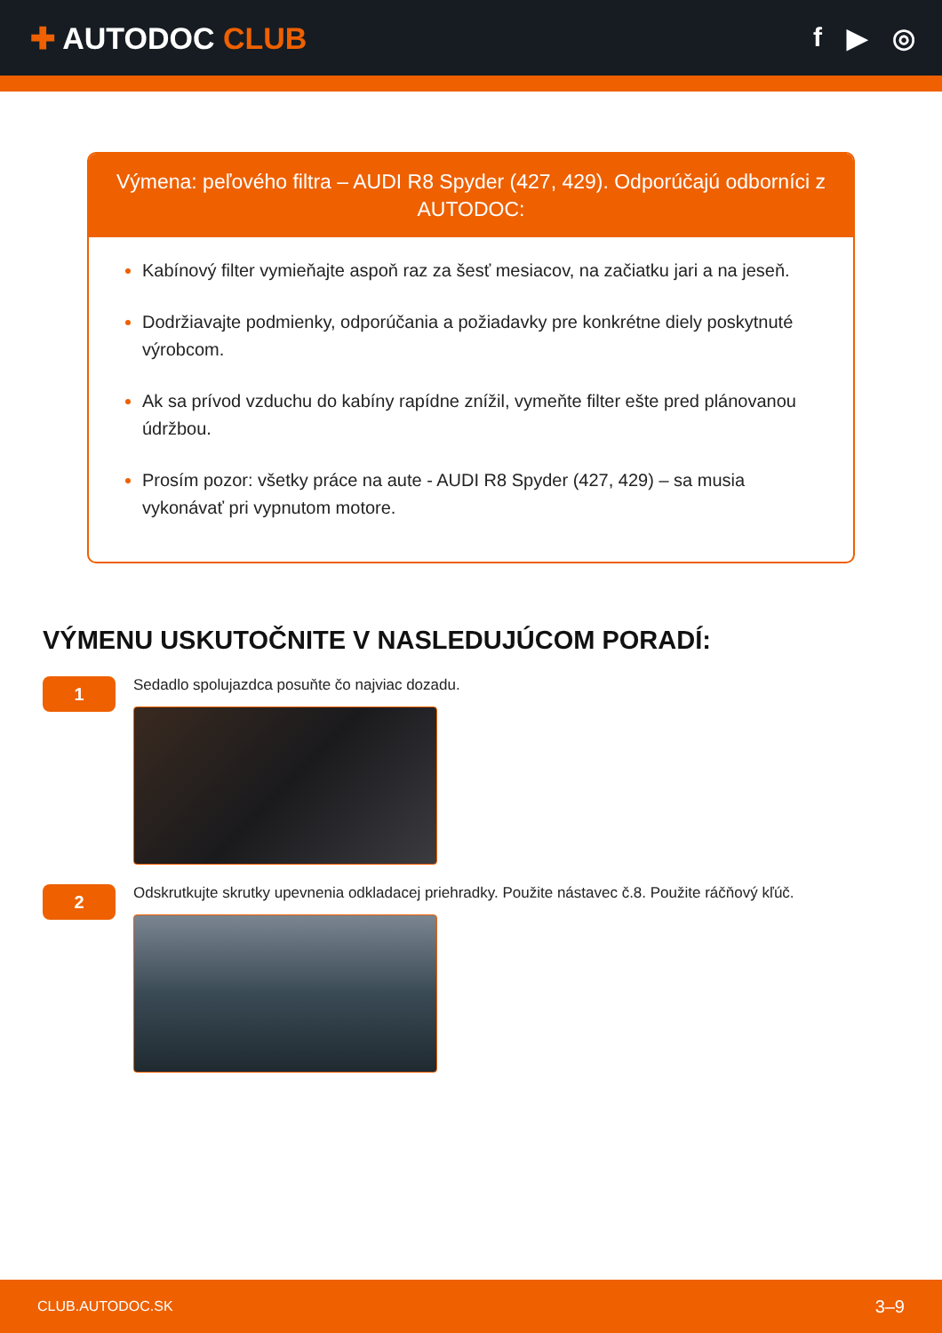✚ AUTODOC CLUB f ▶ ◎
Výmena: peľového filtra – AUDI R8 Spyder (427, 429). Odporúčajú odborníci z AUTODOC:
Kabínový filter vymieňajte aspoň raz za šesť mesiacov, na začiatku jari a na jeseň.
Dodržiavajte podmienky, odporúčania a požiadavky pre konkrétne diely poskytnuté výrobcom.
Ak sa prívod vzduchu do kabíny rapídne znížil, vymeňte filter ešte pred plánovanou údržbou.
Prosím pozor: všetky práce na aute - AUDI R8 Spyder (427, 429) – sa musia vykonávať pri vypnutom motore.
VÝMENU USKUTOČNITE V NASLEDUJÚCOM PORADÍ:
1
Sedadlo spolujazdca posuňte čo najviac dozadu.
2
Odskrutkujte skrutky upevnenia odkladacej priehradky. Použite nástavec č.8. Použite ráčňový kľúč.
CLUB.AUTODOC.SK 3–9